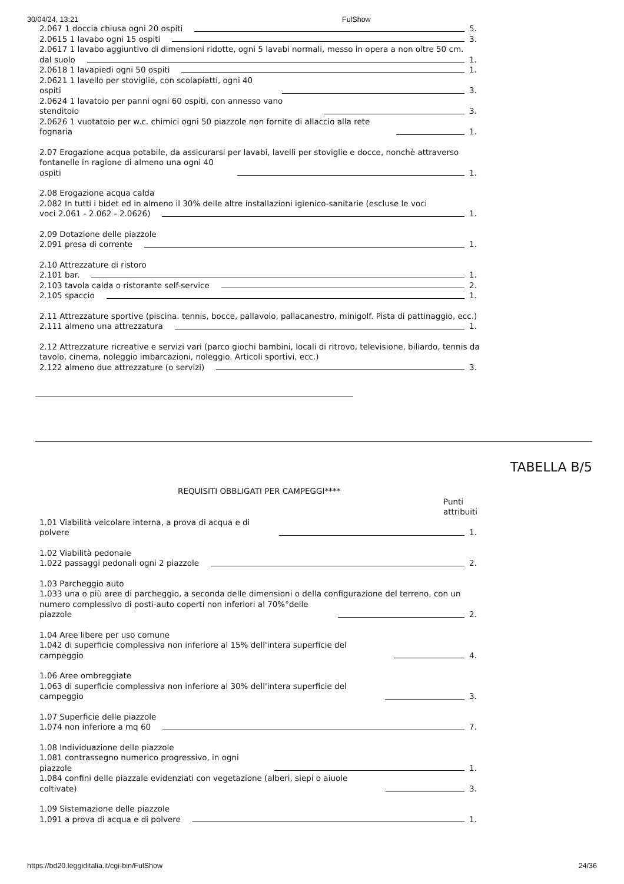30/04/24, 13:21 FulShow
2.067 1 doccia chiusa ogni 20 ospiti 5.
2.0615 1 lavabo ogni 15 ospiti 3.
2.0617 1 lavabo aggiuntivo di dimensioni ridotte, ogni 5 lavabi normali, messo in opera a non oltre 50 cm.
dal suolo 1.
2.0618 1 lavapiedi ogni 50 ospiti 1.
2.0621 1 lavello per stoviglie, con scolapiatti, ogni 40
ospiti 3.
2.0624 1 lavatoio per panni ogni 60 ospiti, con annesso vano
stenditoio 3.
2.0626 1 vuotatoio per w.c. chimici ogni 50 piazzole non fornite di allaccio alla rete
fognaria 1.
2.07 Erogazione acqua potabile, da assicurarsi per lavabi, lavelli per stoviglie e docce, nonchè attraverso
fontanelle in ragione di almeno una ogni 40
ospiti 1.
2.08 Erogazione acqua calda
2.082 In tutti i bidet ed in almeno il 30% delle altre installazioni igienico-sanitarie (escluse le voci
voci 2.061 - 2.062 - 2.0626) 1.
2.09 Dotazione delle piazzole
2.091 presa di corrente 1.
2.10 Attrezzature di ristoro
2.101 bar. 1.
2.103 tavola calda o ristorante self-service 2.
2.105 spaccio 1.
2.11 Attrezzature sportive (piscina. tennis, bocce, pallavolo, pallacanestro, minigolf. Pista di pattinaggio, ecc.)
2.111 almeno una attrezzatura 1.
2.12 Attrezzature ricreative e servizi vari (parco giochi bambini, locali di ritrovo, televisione, biliardo, tennis da tavolo, cinema, noleggio imbarcazioni, noleggio. Articoli sportivi, ecc.)
2.122 almeno due attrezzature (o servizi) 3.
TABELLA B/5
REQUISITI OBBLIGATI PER CAMPEGGI****
Punti
attribuiti
1.01 Viabilità veicolare interna, a prova di acqua e di
polvere 1.
1.02 Viabilità pedonale
1.022 passaggi pedonali ogni 2 piazzole 2.
1.03 Parcheggio auto
1.033 una o più aree di parcheggio, a seconda delle dimensioni o della configurazione del terreno, con un
numero complessivo di posti-auto coperti non inferiori al 70%°delle
piazzole 2.
1.04 Aree libere per uso comune
1.042 di superficie complessiva non inferiore al 15% dell'intera superficie del
campeggio 4.
1.06 Aree ombreggiate
1.063 di superficie complessiva non inferiore al 30% dell'intera superficie del
campeggio 3.
1.07 Superficie delle piazzole
1.074 non inferiore a mq 60 7.
1.08 Individuazione delle piazzole
1.081 contrassegno numerico progressivo, in ogni
piazzole 1.
1.084 confini delle piazzale evidenziati con vegetazione (alberi, siepi o aiuole
coltivate) 3.
1.09 Sistemazione delle piazzole
1.091 a prova di acqua e di polvere 1.
https://bd20.leggiditalia.it/cgi-bin/FulShow 24/36